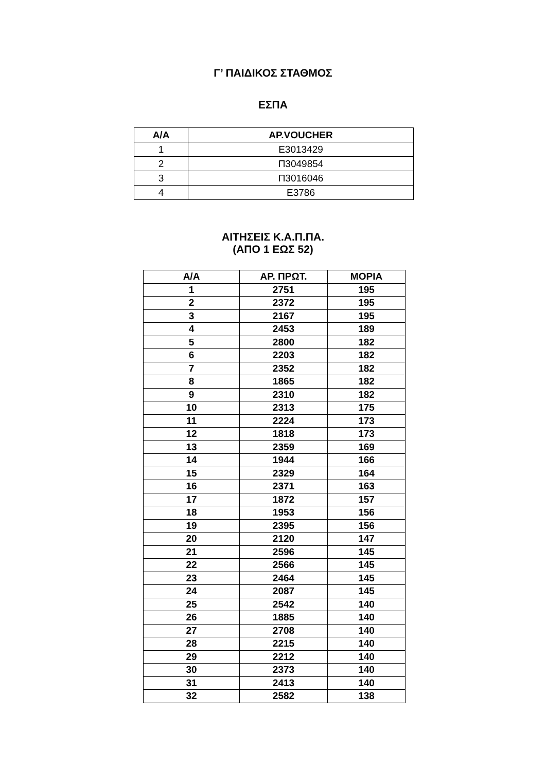Γ’ ΠΑΙΔΙΚΟΣ ΣΤΑΘΜΟΣ
ΕΣΠΑ
| Α/Α | ΑΡ.VOUCHER |
| --- | --- |
| 1 | Ε3013429 |
| 2 | Π3049854 |
| 3 | Π3016046 |
| 4 | Ε3786 |
ΑΙΤΗΣΕΙΣ Κ.Α.Π.ΠΑ.
(ΑΠΟ 1 ΕΩΣ 52)
| Α/Α | ΑΡ. ΠΡΩΤ. | ΜΟΡΙΑ |
| --- | --- | --- |
| 1 | 2751 | 195 |
| 2 | 2372 | 195 |
| 3 | 2167 | 195 |
| 4 | 2453 | 189 |
| 5 | 2800 | 182 |
| 6 | 2203 | 182 |
| 7 | 2352 | 182 |
| 8 | 1865 | 182 |
| 9 | 2310 | 182 |
| 10 | 2313 | 175 |
| 11 | 2224 | 173 |
| 12 | 1818 | 173 |
| 13 | 2359 | 169 |
| 14 | 1944 | 166 |
| 15 | 2329 | 164 |
| 16 | 2371 | 163 |
| 17 | 1872 | 157 |
| 18 | 1953 | 156 |
| 19 | 2395 | 156 |
| 20 | 2120 | 147 |
| 21 | 2596 | 145 |
| 22 | 2566 | 145 |
| 23 | 2464 | 145 |
| 24 | 2087 | 145 |
| 25 | 2542 | 140 |
| 26 | 1885 | 140 |
| 27 | 2708 | 140 |
| 28 | 2215 | 140 |
| 29 | 2212 | 140 |
| 30 | 2373 | 140 |
| 31 | 2413 | 140 |
| 32 | 2582 | 138 |